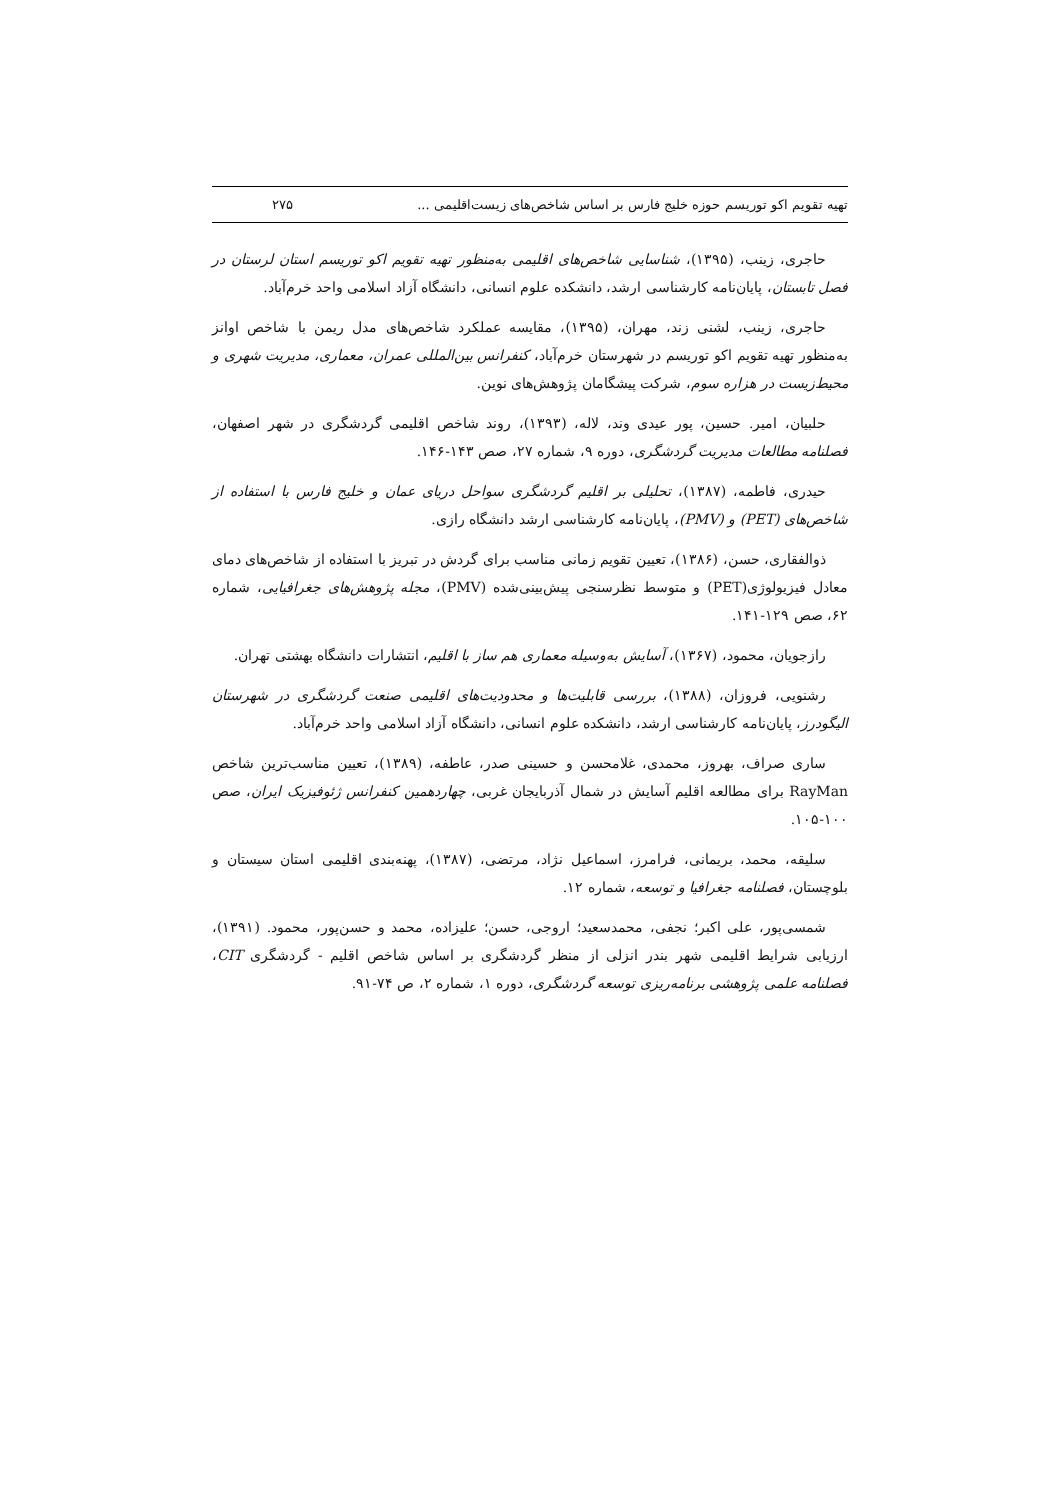تهیه تقویم اکو توریسم حوزه خلیج فارس بر اساس شاخص‌های زیست‌اقلیمی ... ۲۷۵
حاجری، زینب، (۱۳۹۵)، شناسایی شاخص‌های اقلیمی به‌منظور تهیه تقویم اکو توریسم استان لرستان در فصل تابستان، پایان‌نامه کارشناسی ارشد، دانشکده علوم انسانی، دانشگاه آزاد اسلامی واحد خرم‌آباد.
حاجری، زینب، لشنی زند، مهران، (۱۳۹۵)، مقایسه عملکرد شاخص‌های مدل ریمن با شاخص اوانز به‌منظور تهیه تقویم اکو توریسم در شهرستان خرم‌آباد، کنفرانس بین‌المللی عمران، معماری، مدیریت شهری و محیط‌زیست در هزاره سوم، شرکت پیشگامان پژوهش‌های نوین.
حلبیان، امیر. حسین، پور عیدی وند، لاله، (۱۳۹۳)، روند شاخص اقلیمی گردشگری در شهر اصفهان، فصلنامه مطالعات مدیریت گردشگری، دوره ۹، شماره ۲۷، صص ۱۴۳-۱۴۶.
حیدری، فاطمه، (۱۳۸۷)، تحلیلی بر اقلیم گردشگری سواحل دریای عمان و خلیج فارس با استفاده از شاخص‌های (PET) و (PMV)، پایان‌نامه کارشناسی ارشد دانشگاه رازی.
ذوالفقاری، حسن، (۱۳۸۶)، تعیین تقویم زمانی مناسب برای گردش در تبریز با استفاده از شاخص‌های دمای معادل فیزیولوژی(PET) و متوسط نظرسنجی پیش‌بینی‌شده (PMV)، مجله پژوهش‌های جغرافیایی، شماره ۶۲، صص ۱۲۹-۱۴۱.
رازجویان، محمود، (۱۳۶۷)، آسایش به‌وسیله معماری هم ساز با اقلیم، انتشارات دانشگاه بهشتی تهران.
رشنویی، فروزان، (۱۳۸۸)، بررسی قابلیت‌ها و محدودیت‌های اقلیمی صنعت گردشگری در شهرستان الیگودرز، پایان‌نامه کارشناسی ارشد، دانشکده علوم انسانی، دانشگاه آزاد اسلامی واحد خرم‌آباد.
ساری صراف، بهروز، محمدی، غلامحسن و حسینی صدر، عاطفه، (۱۳۸۹)، تعیین مناسب‌ترین شاخص RayMan برای مطالعه اقلیم آسایش در شمال آذربایجان غربی، چهاردهمین کنفرانس ژئوفیزیک ایران، صص ۱۰۰-۱۰۵.
سلیقه، محمد، بریمانی، فرامرز، اسماعیل نژاد، مرتضی، (۱۳۸۷)، پهنه‌بندی اقلیمی استان سیستان و بلوچستان، فصلنامه جغرافیا و توسعه، شماره ۱۲.
شمسی‌پور، علی اکبر؛ نجفی، محمدسعید؛ اروجی، حسن؛ علیزاده، محمد و حسن‌پور، محمود. (۱۳۹۱)، ارزیابی شرایط اقلیمی شهر بندر انزلی از منظر گردشگری بر اساس شاخص اقلیم - گردشگری CIT، فصلنامه علمی پژوهشی برنامه‌ریزی توسعه گردشگری، دوره ۱، شماره ۲، ص ۷۴-۹۱.